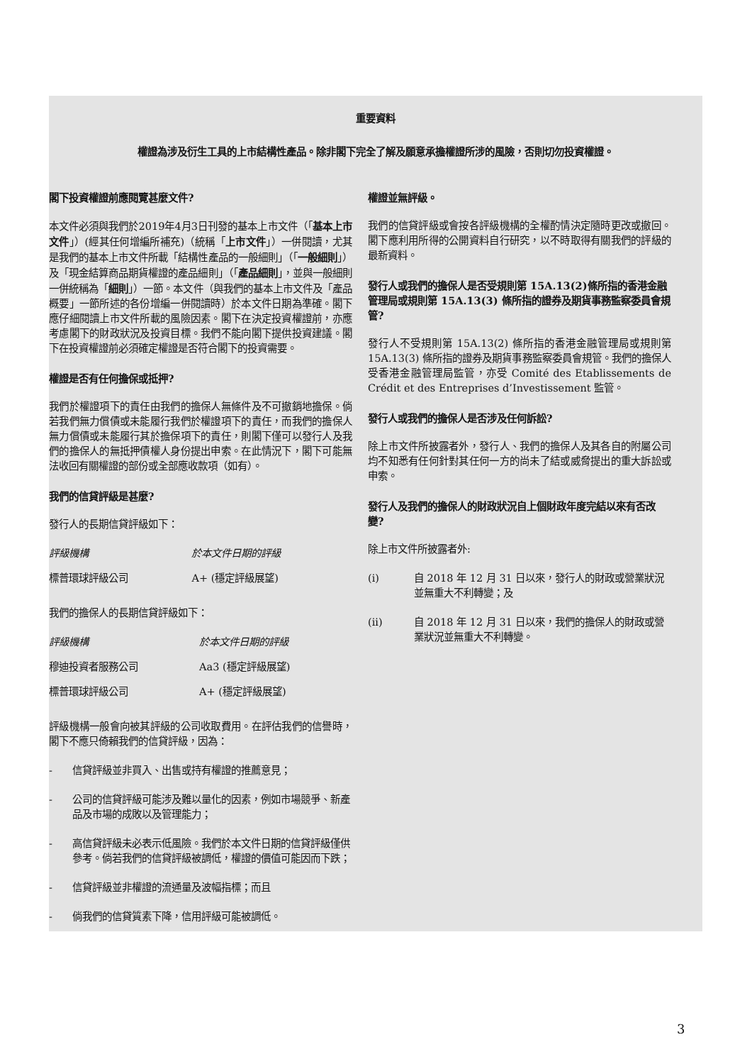重要資料
權證為涉及衍生工具的上市結構性產品。除非閣下完全了解及願意承擔權證所涉的風險，否則切勿投資權證。
閣下投資權證前應閱覽甚麼文件?
本文件必須與我們於2019年4月3日刊發的基本上市文件（「基本上市文件」）(經其任何增編所補充)（統稱「上市文件」）一併閱讀，尤其是我們的基本上市文件所載「結構性產品的一般細則」（「一般細則」）及「現金結算商品期貨權證的產品細則」（「產品細則」，並與一般細則一併統稱為「細則」）一節。本文件（與我們的基本上市文件及「產品概要」一節所述的各份增編一併閱讀時）於本文件日期為準確。閣下應仔細閱讀上市文件所載的風險因素。閣下在決定投資權證前，亦應考慮閣下的財政狀況及投資目標。我們不能向閣下提供投資建議。閣下在投資權證前必須確定權證是否符合閣下的投資需要。
權證是否有任何擔保或抵押?
我們於權證項下的責任由我們的擔保人無條件及不可撤銷地擔保。倘若我們無力償債或未能履行我們於權證項下的責任，而我們的擔保人無力償債或未能履行其於擔保項下的責任，則閣下僅可以發行人及我們的擔保人的無抵押債權人身份提出申索。在此情況下，閣下可能無法收回有關權證的部份或全部應收款項（如有）。
我們的信貸評級是甚麼?
發行人的長期信貸評級如下：
| 評級機構 | 於本文件日期的評級 |
| --- | --- |
| 標普環球評級公司 | A+ (穩定評級展望) |
我們的擔保人的長期信貸評級如下：
| 評級機構 | 於本文件日期的評級 |
| --- | --- |
| 穆迪投資者服務公司 | Aa3 (穩定評級展望) |
| 標普環球評級公司 | A+ (穩定評級展望) |
評級機構一般會向被其評級的公司收取費用。在評估我們的信譽時，閣下不應只倚賴我們的信貸評級，因為：
- 信貸評級並非買入、出售或持有權證的推薦意見；
- 公司的信貸評級可能涉及難以量化的因素，例如市場競爭、新產品及市場的成敗以及管理能力；
- 高信貸評級未必表示低風險。我們於本文件日期的信貸評級僅供參考。倘若我們的信貸評級被調低，權證的價值可能因而下跌；
- 信貸評級並非權證的流通量及波幅指標；而且
- 倘我們的信貸質素下降，信用評級可能被調低。
權證並無評級。
我們的信貸評級或會按各評級機構的全權酌情決定隨時更改或撤回。閣下應利用所得的公開資料自行研究，以不時取得有關我們的評級的最新資料。
發行人或我們的擔保人是否受規則第 15A.13(2)條所指的香港金融管理局或規則第 15A.13(3) 條所指的證券及期貨事務監察委員會規管?
發行人不受規則第 15A.13(2) 條所指的香港金融管理局或規則第 15A.13(3) 條所指的證券及期貨事務監察委員會規管。我們的擔保人受香港金融管理局監管，亦受 Comité des Etablissements de Crédit et des Entreprises d’Investissement 監管。
發行人或我們的擔保人是否涉及任何訴訟?
除上市文件所披露者外，發行人、我們的擔保人及其各自的附屬公司均不知悉有任何針對其任何一方的尚未了結或威脅提出的重大訴訟或申索。
發行人及我們的擔保人的財政狀況自上個財政年度完結以來有否改變?
除上市文件所披露者外:
(i) 自 2018 年 12 月 31 日以來，發行人的財政或營業狀況並無重大不利轉變；及
(ii) 自 2018 年 12 月 31 日以來，我們的擔保人的財政或營業狀況並無重大不利轉變。
3